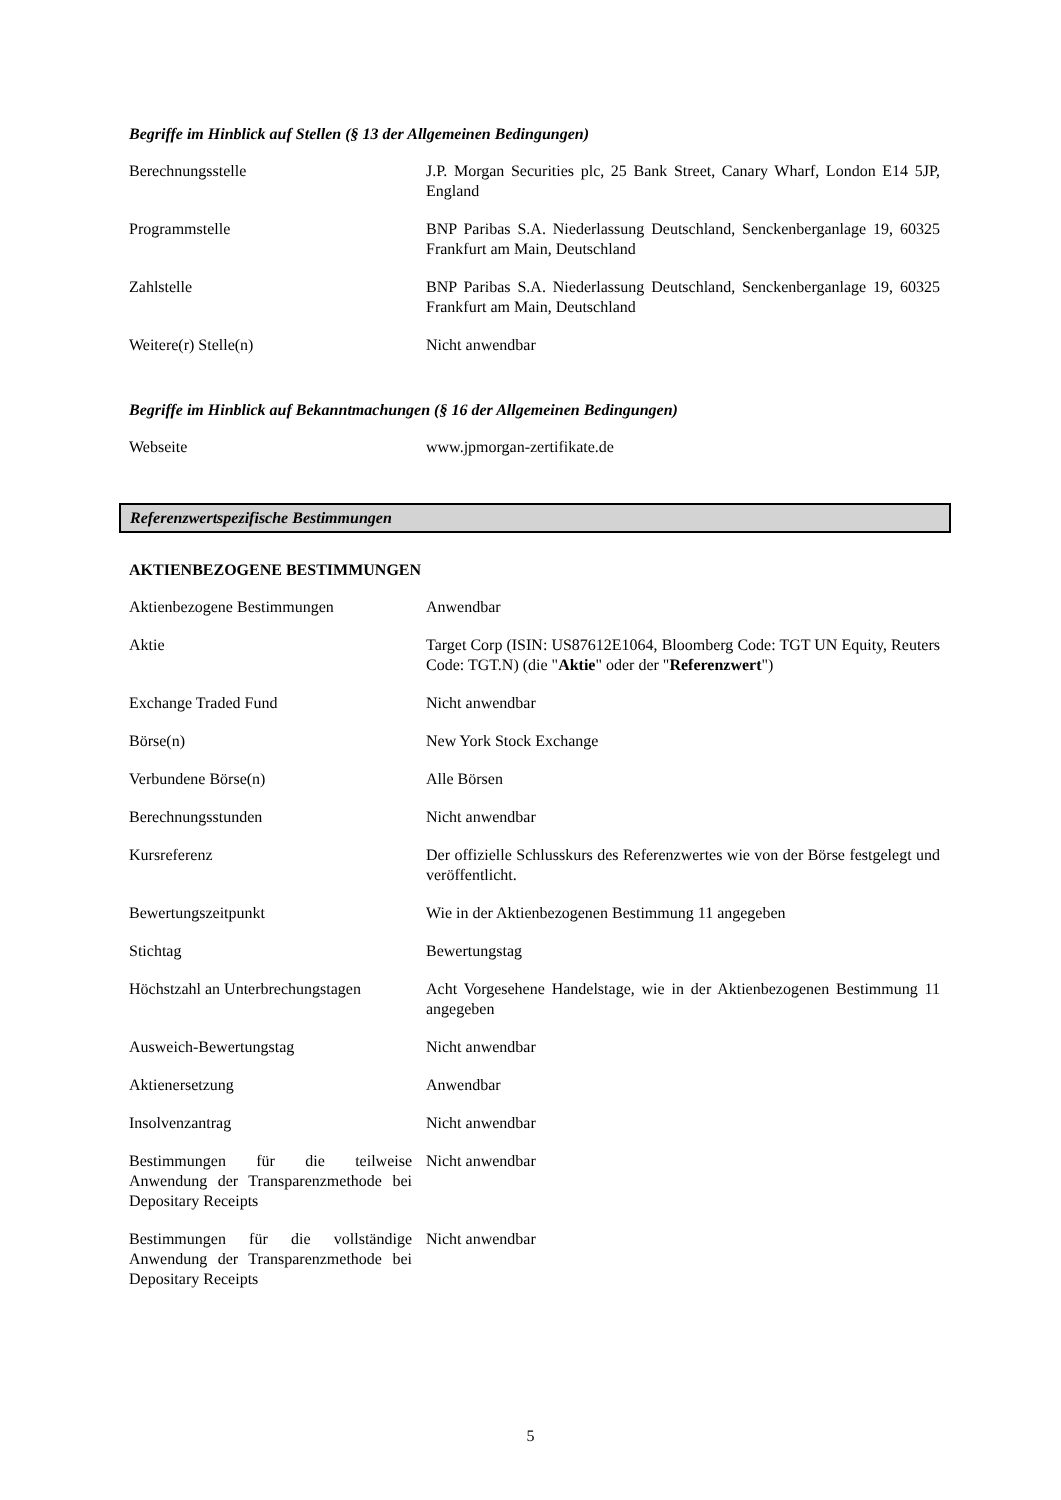Begriffe im Hinblick auf Stellen (§ 13 der Allgemeinen Bedingungen)
| Berechnungsstelle | J.P. Morgan Securities plc, 25 Bank Street, Canary Wharf, London E14 5JP, England |
| Programmstelle | BNP Paribas S.A. Niederlassung Deutschland, Senckenberganlage 19, 60325 Frankfurt am Main, Deutschland |
| Zahlstelle | BNP Paribas S.A. Niederlassung Deutschland, Senckenberganlage 19, 60325 Frankfurt am Main, Deutschland |
| Weitere(r) Stelle(n) | Nicht anwendbar |
Begriffe im Hinblick auf Bekanntmachungen (§ 16 der Allgemeinen Bedingungen)
| Webseite | www.jpmorgan-zertifikate.de |
Referenzwertspezifische Bestimmungen
AKTIENBEZOGENE BESTIMMUNGEN
| Aktienbezogene Bestimmungen | Anwendbar |
| Aktie | Target Corp (ISIN: US87612E1064, Bloomberg Code: TGT UN Equity, Reuters Code: TGT.N) (die " Aktie " oder der " Referenzwert ") |
| Exchange Traded Fund | Nicht anwendbar |
| Börse(n) | New York Stock Exchange |
| Verbundene Börse(n) | Alle Börsen |
| Berechnungsstunden | Nicht anwendbar |
| Kursreferenz | Der offizielle Schlusskurs des Referenzwertes wie von der Börse festgelegt und veröffentlicht. |
| Bewertungszeitpunkt | Wie in der Aktienbezogenen Bestimmung 11 angegeben |
| Stichtag | Bewertungstag |
| Höchstzahl an Unterbrechungstagen | Acht Vorgesehene Handelstage, wie in der Aktienbezogenen Bestimmung 11 angegeben |
| Ausweich-Bewertungstag | Nicht anwendbar |
| Aktienersetzung | Anwendbar |
| Insolvenzantrag | Nicht anwendbar |
| Bestimmungen für die teilweise Anwendung der Transparenzmethode bei Depositary Receipts | Nicht anwendbar |
| Bestimmungen für die vollständige Anwendung der Transparenzmethode bei Depositary Receipts | Nicht anwendbar |
5